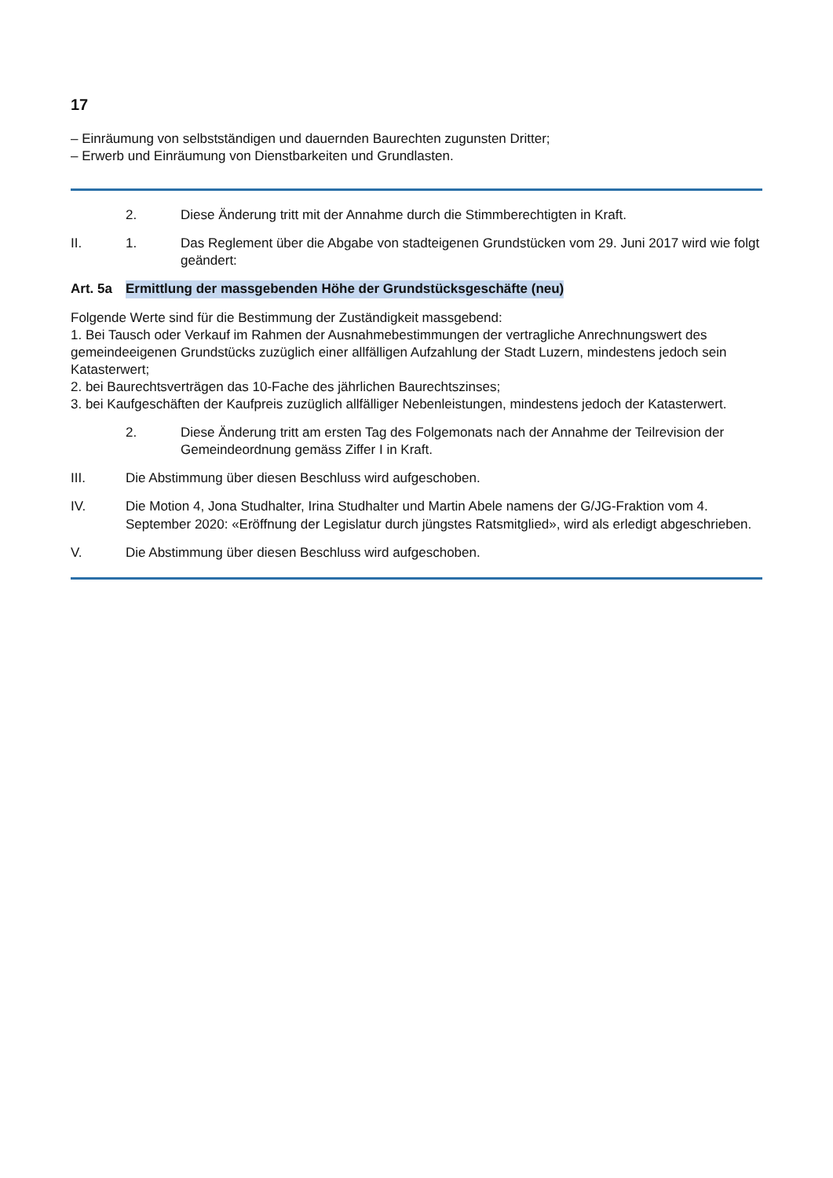17
– Einräumung von selbstständigen und dauernden Baurechten zugunsten Dritter;
– Erwerb und Einräumung von Dienstbarkeiten und Grundlasten.
2. Diese Änderung tritt mit der Annahme durch die Stimm­berechtigten in Kraft.
II. 1. Das Reglement über die Abgabe von stadteigenen Grund­stücken vom 29. Juni 2017 wird wie folgt geändert:
Art. 5a
Ermittlung der massgebenden Höhe der Grundstücks­geschäfte (neu)
Folgende Werte sind für die Bestimmung der Zuständigkeit massgebend:
1. Bei Tausch oder Verkauf im Rahmen der Ausnahmebestimmungen der vertragliche Anrechnungswert des gemeindeeigenen Grund­stücks zuzüglich einer allfälligen Aufzahlung der Stadt Luzern, min­destens jedoch sein Katasterwert;
2. bei Baurechtsverträgen das 10-Fache des jährlichen Baurechtszinses;
3. bei Kaufgeschäften der Kaufpreis zuzüglich allfälliger Nebenleistun­gen, mindestens jedoch der Katasterwert.
2. Diese Änderung tritt am ersten Tag des Folgemonats nach der Annahme der Teilrevision der Gemeindeordnung gemäss Ziffer I in Kraft.
III. Die Abstimmung über diesen Beschluss wird aufgeschoben.
IV. Die Motion 4, Jona Studhalter, Irina Studhalter und Martin Abele namens der G/JG-Fraktion vom 4. September 2020: «Eröffnung der Legislatur durch jüngstes Ratsmitglied», wird als erledigt abge­schrieben.
V. Die Abstimmung über diesen Beschluss wird aufgeschoben.